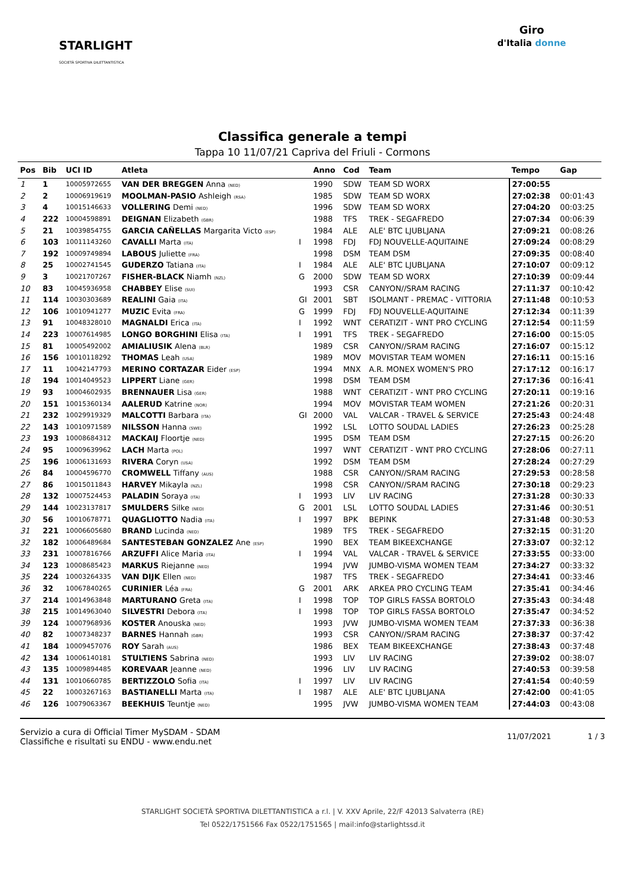STARLIGHT
SOCIETÀ SPORTIVA DILETTANTISTICA
Giro
d'Italia donne
Classifica generale a tempi
Tappa 10 11/07/21 Capriva del Friuli - Cormons
| Pos | Bib | UCI ID | Atleta | | Anno | Cod | Team | Tempo | Gap |
| --- | --- | --- | --- | --- | --- | --- | --- | --- | --- |
| 1 | 1 | 10005972655 | VAN DER BREGGEN Anna (NED) | | 1990 | SDW | TEAM SD WORX | 27:00:55 | |
| 2 | 2 | 10006919619 | MOOLMAN-PASIO Ashleigh (RSA) | | 1985 | SDW | TEAM SD WORX | 27:02:38 | 00:01:43 |
| 3 | 4 | 10015146633 | VOLLERING Demi (NED) | | 1996 | SDW | TEAM SD WORX | 27:04:20 | 00:03:25 |
| 4 | 222 | 10004598891 | DEIGNAN Elizabeth (GBR) | | 1988 | TFS | TREK - SEGAFREDO | 27:07:34 | 00:06:39 |
| 5 | 21 | 10039854755 | GARCIA CAÑELLAS Margarita Victo (ESP) | | 1984 | ALE | ALE' BTC LJUBLJANA | 27:09:21 | 00:08:26 |
| 6 | 103 | 10011143260 | CAVALLI Marta (ITA) | I | 1998 | FDJ | FDJ NOUVELLE-AQUITAINE | 27:09:24 | 00:08:29 |
| 7 | 192 | 10009749894 | LABOUS Juliette (FRA) | | 1998 | DSM | TEAM DSM | 27:09:35 | 00:08:40 |
| 8 | 25 | 10002741545 | GUDERZO Tatiana (ITA) | I | 1984 | ALE | ALE' BTC LJUBLJANA | 27:10:07 | 00:09:12 |
| 9 | 3 | 10021707267 | FISHER-BLACK Niamh (NZL) | G | 2000 | SDW | TEAM SD WORX | 27:10:39 | 00:09:44 |
| 10 | 83 | 10045936958 | CHABBEY Elise (SUI) | | 1993 | CSR | CANYON//SRAM RACING | 27:11:37 | 00:10:42 |
| 11 | 114 | 10030303689 | REALINI Gaia (ITA) | GI | 2001 | SBT | ISOLMANT - PREMAC - VITTORIA | 27:11:48 | 00:10:53 |
| 12 | 106 | 10010941277 | MUZIC Evita (FRA) | G | 1999 | FDJ | FDJ NOUVELLE-AQUITAINE | 27:12:34 | 00:11:39 |
| 13 | 91 | 10048328010 | MAGNALDI Erica (ITA) | I | 1992 | WNT | CERATIZIT - WNT PRO CYCLING | 27:12:54 | 00:11:59 |
| 14 | 223 | 10007614985 | LONGO BORGHINI Elisa (ITA) | I | 1991 | TFS | TREK - SEGAFREDO | 27:16:00 | 00:15:05 |
| 15 | 81 | 10005492002 | AMIALIUSIK Alena (BLR) | | 1989 | CSR | CANYON//SRAM RACING | 27:16:07 | 00:15:12 |
| 16 | 156 | 10010118292 | THOMAS Leah (USA) | | 1989 | MOV | MOVISTAR TEAM WOMEN | 27:16:11 | 00:15:16 |
| 17 | 11 | 10042147793 | MERINO CORTAZAR Eider (ESP) | | 1994 | MNX | A.R. MONEX WOMEN'S PRO | 27:17:12 | 00:16:17 |
| 18 | 194 | 10014049523 | LIPPERT Liane (GER) | | 1998 | DSM | TEAM DSM | 27:17:36 | 00:16:41 |
| 19 | 93 | 10004602935 | BRENNAUER Lisa (GER) | | 1988 | WNT | CERATIZIT - WNT PRO CYCLING | 27:20:11 | 00:19:16 |
| 20 | 151 | 10015360134 | AALERUD Katrine (NOR) | | 1994 | MOV | MOVISTAR TEAM WOMEN | 27:21:26 | 00:20:31 |
| 21 | 232 | 10029919329 | MALCOTTI Barbara (ITA) | GI | 2000 | VAL | VALCAR - TRAVEL & SERVICE | 27:25:43 | 00:24:48 |
| 22 | 143 | 10010971589 | NILSSON Hanna (SWE) | | 1992 | LSL | LOTTO SOUDAL LADIES | 27:26:23 | 00:25:28 |
| 23 | 193 | 10008684312 | MACKAIJ Floortje (NED) | | 1995 | DSM | TEAM DSM | 27:27:15 | 00:26:20 |
| 24 | 95 | 10009639962 | LACH Marta (POL) | | 1997 | WNT | CERATIZIT - WNT PRO CYCLING | 27:28:06 | 00:27:11 |
| 25 | 196 | 10006131693 | RIVERA Coryn (USA) | | 1992 | DSM | TEAM DSM | 27:28:24 | 00:27:29 |
| 26 | 84 | 10004596770 | CROMWELL Tiffany (AUS) | | 1988 | CSR | CANYON//SRAM RACING | 27:29:53 | 00:28:58 |
| 27 | 86 | 10015011843 | HARVEY Mikayla (NZL) | | 1998 | CSR | CANYON//SRAM RACING | 27:30:18 | 00:29:23 |
| 28 | 132 | 10007524453 | PALADIN Soraya (ITA) | I | 1993 | LIV | LIV RACING | 27:31:28 | 00:30:33 |
| 29 | 144 | 10023137817 | SMULDERS Silke (NED) | G | 2001 | LSL | LOTTO SOUDAL LADIES | 27:31:46 | 00:30:51 |
| 30 | 56 | 10010678771 | QUAGLIOTTO Nadia (ITA) | I | 1997 | BPK | BEPINK | 27:31:48 | 00:30:53 |
| 31 | 221 | 10006605680 | BRAND Lucinda (NED) | | 1989 | TFS | TREK - SEGAFREDO | 27:32:15 | 00:31:20 |
| 32 | 182 | 10006489684 | SANTESTEBAN GONZALEZ Ane (ESP) | | 1990 | BEX | TEAM BIKEEXCHANGE | 27:33:07 | 00:32:12 |
| 33 | 231 | 10007816766 | ARZUFFI Alice Maria (ITA) | I | 1994 | VAL | VALCAR - TRAVEL & SERVICE | 27:33:55 | 00:33:00 |
| 34 | 123 | 10008685423 | MARKUS Riejanne (NED) | | 1994 | JVW | JUMBO-VISMA WOMEN TEAM | 27:34:27 | 00:33:32 |
| 35 | 224 | 10003264335 | VAN DIJK Ellen (NED) | | 1987 | TFS | TREK - SEGAFREDO | 27:34:41 | 00:33:46 |
| 36 | 32 | 10067840265 | CURINIER Léa (FRA) | G | 2001 | ARK | ARKEA PRO CYCLING TEAM | 27:35:41 | 00:34:46 |
| 37 | 214 | 10014963848 | MARTURANO Greta (ITA) | I | 1998 | TOP | TOP GIRLS FASSA BORTOLO | 27:35:43 | 00:34:48 |
| 38 | 215 | 10014963040 | SILVESTRI Debora (ITA) | I | 1998 | TOP | TOP GIRLS FASSA BORTOLO | 27:35:47 | 00:34:52 |
| 39 | 124 | 10007968936 | KOSTER Anouska (NED) | | 1993 | JVW | JUMBO-VISMA WOMEN TEAM | 27:37:33 | 00:36:38 |
| 40 | 82 | 10007348237 | BARNES Hannah (GBR) | | 1993 | CSR | CANYON//SRAM RACING | 27:38:37 | 00:37:42 |
| 41 | 184 | 10009457076 | ROY Sarah (AUS) | | 1986 | BEX | TEAM BIKEEXCHANGE | 27:38:43 | 00:37:48 |
| 42 | 134 | 10006140181 | STULTIENS Sabrina (NED) | | 1993 | LIV | LIV RACING | 27:39:02 | 00:38:07 |
| 43 | 135 | 10009894485 | KOREVAAR Jeanne (NED) | | 1996 | LIV | LIV RACING | 27:40:53 | 00:39:58 |
| 44 | 131 | 10010660785 | BERTIZZOLO Sofia (ITA) | I | 1997 | LIV | LIV RACING | 27:41:54 | 00:40:59 |
| 45 | 22 | 10003267163 | BASTIANELLI Marta (ITA) | I | 1987 | ALE | ALE' BTC LJUBLJANA | 27:42:00 | 00:41:05 |
| 46 | 126 | 10079063367 | BEEKHUIS Teuntje (NED) | | 1995 | JVW | JUMBO-VISMA WOMEN TEAM | 27:44:03 | 00:43:08 |
Servizio a cura di Official Timer MySDAM - SDAM
Classifiche e risultati su ENDU - www.endu.net
11/07/2021 1 / 3
STARLIGHT SOCIETÀ SPORTIVA DILETTANTISTICA a r.l. | V. XXV Aprile, 22/F 42013 Salvaterra (RE)
Tel 0522/1751566 Fax 0522/1751565 | mail:info@starlightssd.it